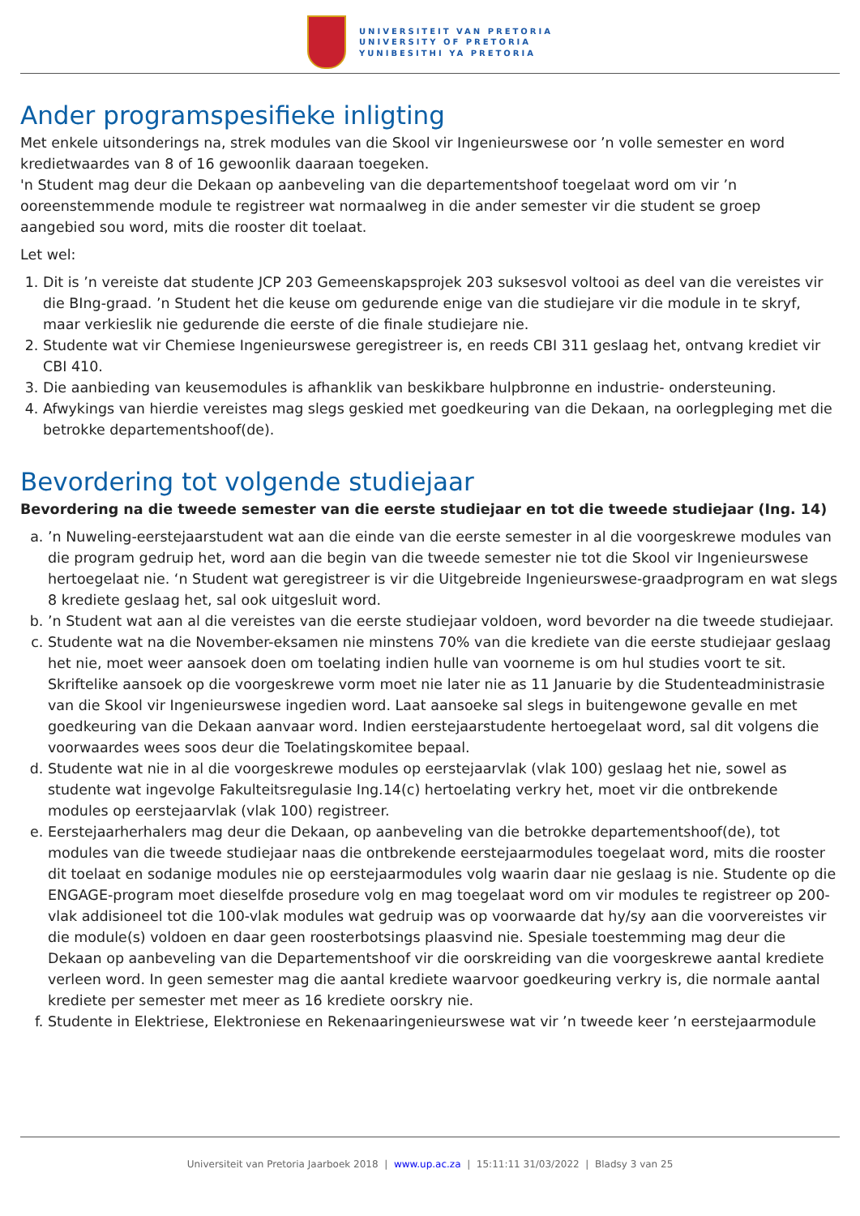UNIVERSITEIT VAN PRETORIA
UNIVERSITY OF PRETORIA
YUNIBESITHI YA PRETORIA
Ander programspesifieke inligting
Met enkele uitsonderings na, strek modules van die Skool vir Ingenieurswese oor ’n volle semester en word kredietwaardes van 8 of 16 gewoonlik daaraan toegeken.
'n Student mag deur die Dekaan op aanbeveling van die departementshoof toegelaat word om vir ’n ooreenstemmende module te registreer wat normaalweg in die ander semester vir die student se groep aangebied sou word, mits die rooster dit toelaat.
Let wel:
1. Dit is ’n vereiste dat studente JCP 203 Gemeenskapsprojek 203 suksesvol voltooi as deel van die vereistes vir die BIng-graad. ’n Student het die keuse om gedurende enige van die studiejare vir die module in te skryf, maar verkieslik nie gedurende die eerste of die finale studiejare nie.
2. Studente wat vir Chemiese Ingenieurswese geregistreer is, en reeds CBI 311 geslaag het, ontvang krediet vir CBI 410.
3. Die aanbieding van keusemodules is afhanklik van beskikbare hulpbronne en industrie- ondersteuning.
4. Afwykings van hierdie vereistes mag slegs geskied met goedkeuring van die Dekaan, na oorlegpleging met die betrokke departementshoof(de).
Bevordering tot volgende studiejaar
Bevordering na die tweede semester van die eerste studiejaar en tot die tweede studiejaar (Ing. 14)
a. ’n Nuweling-eerstejaarstudent wat aan die einde van die eerste semester in al die voorgeskrewe modules van die program gedruip het, word aan die begin van die tweede semester nie tot die Skool vir Ingenieurswese hertoegelaat nie. ‘n Student wat geregistreer is vir die Uitgebreide Ingenieurswese-graadprogram en wat slegs 8 krediete geslaag het, sal ook uitgesluit word.
b. ’n Student wat aan al die vereistes van die eerste studiejaar voldoen, word bevorder na die tweede studiejaar.
c. Studente wat na die November-eksamen nie minstens 70% van die krediete van die eerste studiejaar geslaag het nie, moet weer aansoek doen om toelating indien hulle van voorneme is om hul studies voort te sit. Skriftelike aansoek op die voorgeskrewe vorm moet nie later nie as 11 Januarie by die Studenteadministrasie van die Skool vir Ingenieurswese ingedien word. Laat aansoeke sal slegs in buitengewone gevalle en met goedkeuring van die Dekaan aanvaar word. Indien eerstejaarstudente hertoegelaat word, sal dit volgens die voorwaardes wees soos deur die Toelatingskomitee bepaal.
d. Studente wat nie in al die voorgeskrewe modules op eerstejaarvlak (vlak 100) geslaag het nie, sowel as studente wat ingevolge Fakulteitsregulasie Ing.14(c) hertoelating verkry het, moet vir die ontbrekende modules op eerstejaarvlak (vlak 100) registreer.
e. Eerstejaarherhalers mag deur die Dekaan, op aanbeveling van die betrokke departementshoof(de), tot modules van die tweede studiejaar naas die ontbrekende eerstejaarmodules toegelaat word, mits die rooster dit toelaat en sodanige modules nie op eerstejaarmodules volg waarin daar nie geslaag is nie. Studente op die ENGAGE-program moet dieselfde prosedure volg en mag toegelaat word om vir modules te registreer op 200-vlak addisioneel tot die 100-vlak modules wat gedruip was op voorwaarde dat hy/sy aan die voorvereistes vir die module(s) voldoen en daar geen roosterbotsings plaasvind nie. Spesiale toestemming mag deur die Dekaan op aanbeveling van die Departementshoof vir die oorskreiding van die voorgeskrewe aantal krediete verleen word. In geen semester mag die aantal krediete waarvoor goedkeuring verkry is, die normale aantal krediete per semester met meer as 16 krediete oorskry nie.
f. Studente in Elektriese, Elektroniese en Rekenaaringenieurswese wat vir ’n tweede keer ’n eerstejaarmodule
Universiteit van Pretoria Jaarboek 2018 | www.up.ac.za | 15:11:11 31/03/2022 | Bladsy 3 van 25